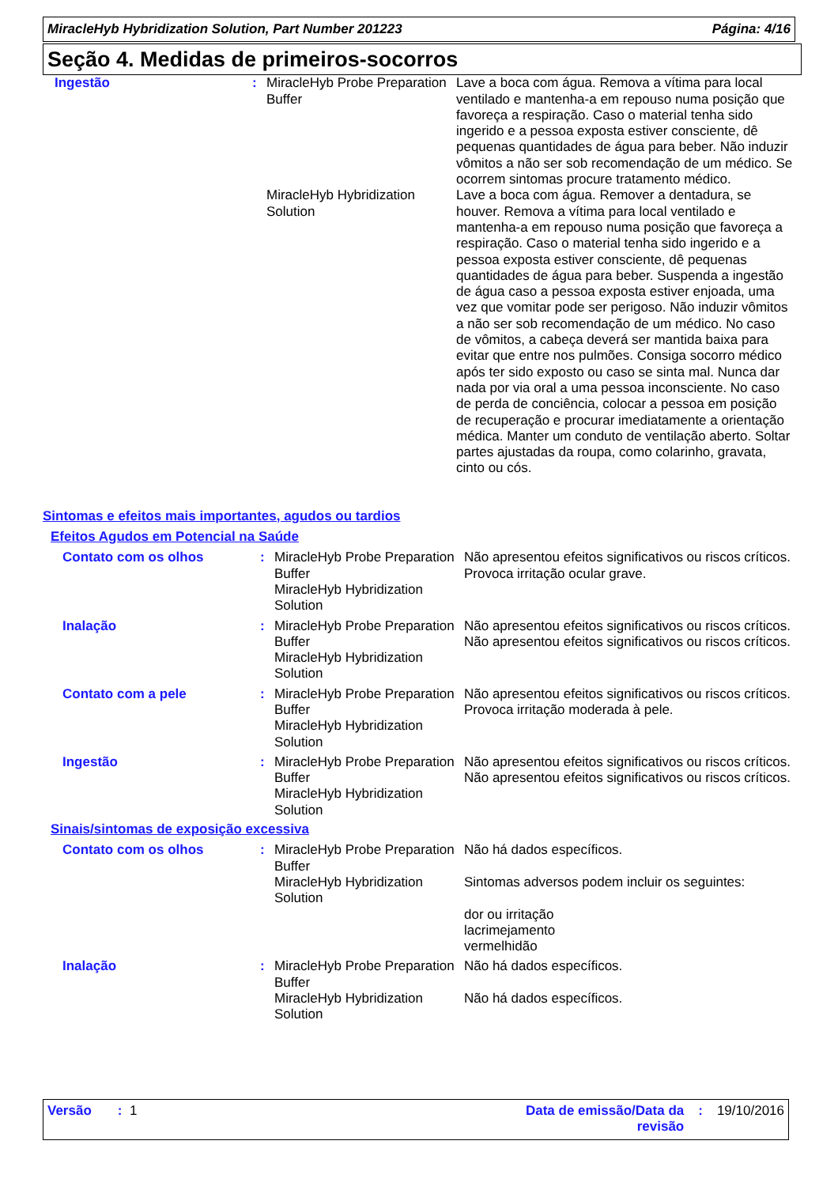MiracleHyb Hybridization Solution, Part Number 201223 Página: 4/16
Seção 4. Medidas de primeiros-socorros
| Ingestão | : | MiracleHyb Probe Preparation Buffer | Lave a boca com água. Remova a vítima para local ventilado e mantenha-a em repouso numa posição que favoreça a respiração. Caso o material tenha sido ingerido e a pessoa exposta estiver consciente, dê pequenas quantidades de água para beber. Não induzir vômitos a não ser sob recomendação de um médico. Se ocorrem sintomas procure tratamento médico. |
| | | MiracleHyb Hybridization Solution | Lave a boca com água. Remover a dentadura, se houver. Remova a vítima para local ventilado e mantenha-a em repouso numa posição que favoreça a respiração. Caso o material tenha sido ingerido e a pessoa exposta estiver consciente, dê pequenas quantidades de água para beber. Suspenda a ingestão de água caso a pessoa exposta estiver enjoada, uma vez que vomitar pode ser perigoso. Não induzir vômitos a não ser sob recomendação de um médico. No caso de vômitos, a cabeça deverá ser mantida baixa para evitar que entre nos pulmões. Consiga socorro médico após ter sido exposto ou caso se sinta mal. Nunca dar nada por via oral a uma pessoa inconsciente. No caso de perda de conciência, colocar a pessoa em posição de recuperação e procurar imediatamente a orientação médica. Manter um conduto de ventilação aberto. Soltar partes ajustadas da roupa, como colarinho, gravata, cinto ou cós. |
Sintomas e efeitos mais importantes, agudos ou tardios
Efeitos Agudos em Potencial na Saúde
| Contato com os olhos | : | MiracleHyb Probe Preparation Buffer MiracleHyb Hybridization Solution | Não apresentou efeitos significativos ou riscos críticos. Provoca irritação ocular grave. |
| Inalação | : | MiracleHyb Probe Preparation Buffer MiracleHyb Hybridization Solution | Não apresentou efeitos significativos ou riscos críticos. Não apresentou efeitos significativos ou riscos críticos. |
| Contato com a pele | : | MiracleHyb Probe Preparation Buffer MiracleHyb Hybridization Solution | Não apresentou efeitos significativos ou riscos críticos. Provoca irritação moderada à pele. |
| Ingestão | : | MiracleHyb Probe Preparation Buffer MiracleHyb Hybridization Solution | Não apresentou efeitos significativos ou riscos críticos. Não apresentou efeitos significativos ou riscos críticos. |
Sinais/sintomas de exposição excessiva
| Contato com os olhos | : | MiracleHyb Probe Preparation Buffer MiracleHyb Hybridization Solution | Não há dados específicos. Sintomas adversos podem incluir os seguintes: dor ou irritação lacrimejamento vermelhidão |
| Inalação | : | MiracleHyb Probe Preparation Buffer MiracleHyb Hybridization Solution | Não há dados específicos. Não há dados específicos. |
Versão : 1 Data de emissão/Data da revisão: 19/10/2016